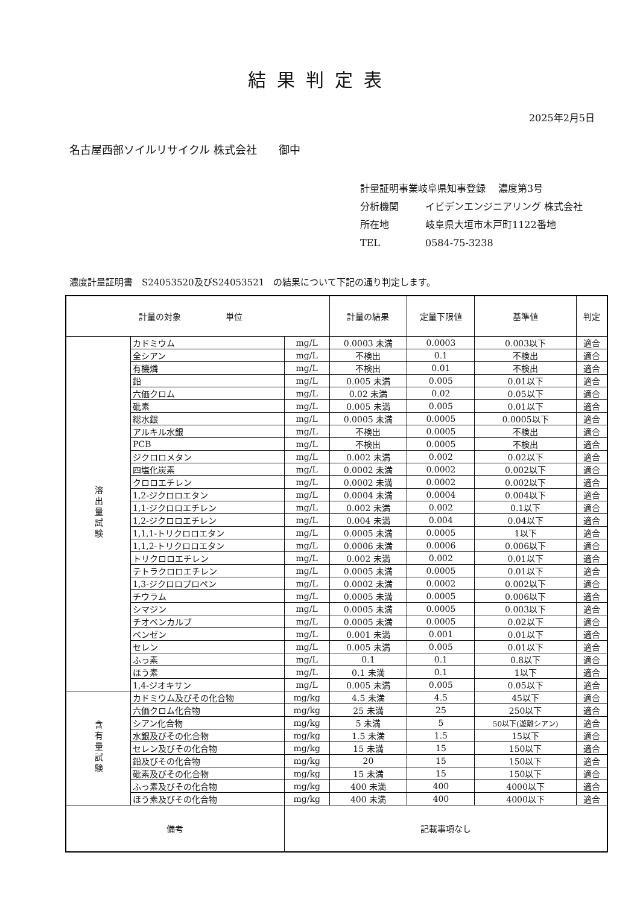結果判定表
2025年2月5日
名古屋西部ソイルリサイクル 株式会社　　御中
計量証明事業岐阜県知事登録　 濃度第3号
分析機関 イビデンエンジニアリング 株式会社
所在地 岐阜県大垣市木戸町1122番地
TEL 0584-75-3238
濃度計量証明書　S24053520及びS24053521　の結果について下記の通り判定します。
| 計量の対象 単位 | | | 計量の結果 | 定量下限値 | 基準値 | 判定 |
| --- | --- | --- | --- | --- | --- | --- |
| 溶出量試験 | カドミウム | mg/L | 0.0003 未満 | 0.0003 | 0.003以下 | 適合 |
| | 全シアン | mg/L | 不検出 | 0.1 | 不検出 | 適合 |
| | 有機燐 | mg/L | 不検出 | 0.01 | 不検出 | 適合 |
| | 鉛 | mg/L | 0.005 未満 | 0.005 | 0.01以下 | 適合 |
| | 六価クロム | mg/L | 0.02 未満 | 0.02 | 0.05以下 | 適合 |
| | 砒素 | mg/L | 0.005 未満 | 0.005 | 0.01以下 | 適合 |
| | 総水銀 | mg/L | 0.0005 未満 | 0.0005 | 0.0005以下 | 適合 |
| | アルキル水銀 | mg/L | 不検出 | 0.0005 | 不検出 | 適合 |
| | PCB | mg/L | 不検出 | 0.0005 | 不検出 | 適合 |
| | ジクロロメタン | mg/L | 0.002 未満 | 0.002 | 0.02以下 | 適合 |
| | 四塩化炭素 | mg/L | 0.0002 未満 | 0.0002 | 0.002以下 | 適合 |
| | クロロエチレン | mg/L | 0.0002 未満 | 0.0002 | 0.002以下 | 適合 |
| | 1,2-ジクロロエタン | mg/L | 0.0004 未満 | 0.0004 | 0.004以下 | 適合 |
| | 1,1-ジクロロエチレン | mg/L | 0.002 未満 | 0.002 | 0.1以下 | 適合 |
| | 1,2-ジクロロエチレン | mg/L | 0.004 未満 | 0.004 | 0.04以下 | 適合 |
| | 1,1,1-トリクロロエタン | mg/L | 0.0005 未満 | 0.0005 | 1以下 | 適合 |
| | 1,1,2-トリクロロエタン | mg/L | 0.0006 未満 | 0.0006 | 0.006以下 | 適合 |
| | トリクロロエチレン | mg/L | 0.002 未満 | 0.002 | 0.01以下 | 適合 |
| | テトラクロロエチレン | mg/L | 0.0005 未満 | 0.0005 | 0.01以下 | 適合 |
| | 1,3-ジクロロプロペン | mg/L | 0.0002 未満 | 0.0002 | 0.002以下 | 適合 |
| | チウラム | mg/L | 0.0005 未満 | 0.0005 | 0.006以下 | 適合 |
| | シマジン | mg/L | 0.0005 未満 | 0.0005 | 0.003以下 | 適合 |
| | チオベンカルブ | mg/L | 0.0005 未満 | 0.0005 | 0.02以下 | 適合 |
| | ベンゼン | mg/L | 0.001 未満 | 0.001 | 0.01以下 | 適合 |
| | セレン | mg/L | 0.005 未満 | 0.005 | 0.01以下 | 適合 |
| | ふっ素 | mg/L | 0.1 | 0.1 | 0.8以下 | 適合 |
| | ほう素 | mg/L | 0.1 未満 | 0.1 | 1以下 | 適合 |
| | 1,4-ジオキサン | mg/L | 0.005 未満 | 0.005 | 0.05以下 | 適合 |
| 含有量試験 | カドミウム及びその化合物 | mg/kg | 4.5 未満 | 4.5 | 45以下 | 適合 |
| | 六価クロム化合物 | mg/kg | 25 未満 | 25 | 250以下 | 適合 |
| | シアン化合物 | mg/kg | 5 未満 | 5 | 50以下(遊離シアン) | 適合 |
| | 水銀及びその化合物 | mg/kg | 1.5 未満 | 1.5 | 15以下 | 適合 |
| | セレン及びその化合物 | mg/kg | 15 未満 | 15 | 150以下 | 適合 |
| | 鉛及びその化合物 | mg/kg | 20 | 15 | 150以下 | 適合 |
| | 砒素及びその化合物 | mg/kg | 15 未満 | 15 | 150以下 | 適合 |
| | ふっ素及びその化合物 | mg/kg | 400 未満 | 400 | 4000以下 | 適合 |
| | ほう素及びその化合物 | mg/kg | 400 未満 | 400 | 4000以下 | 適合 |
| 備考 | | 記載事項なし | | | | |